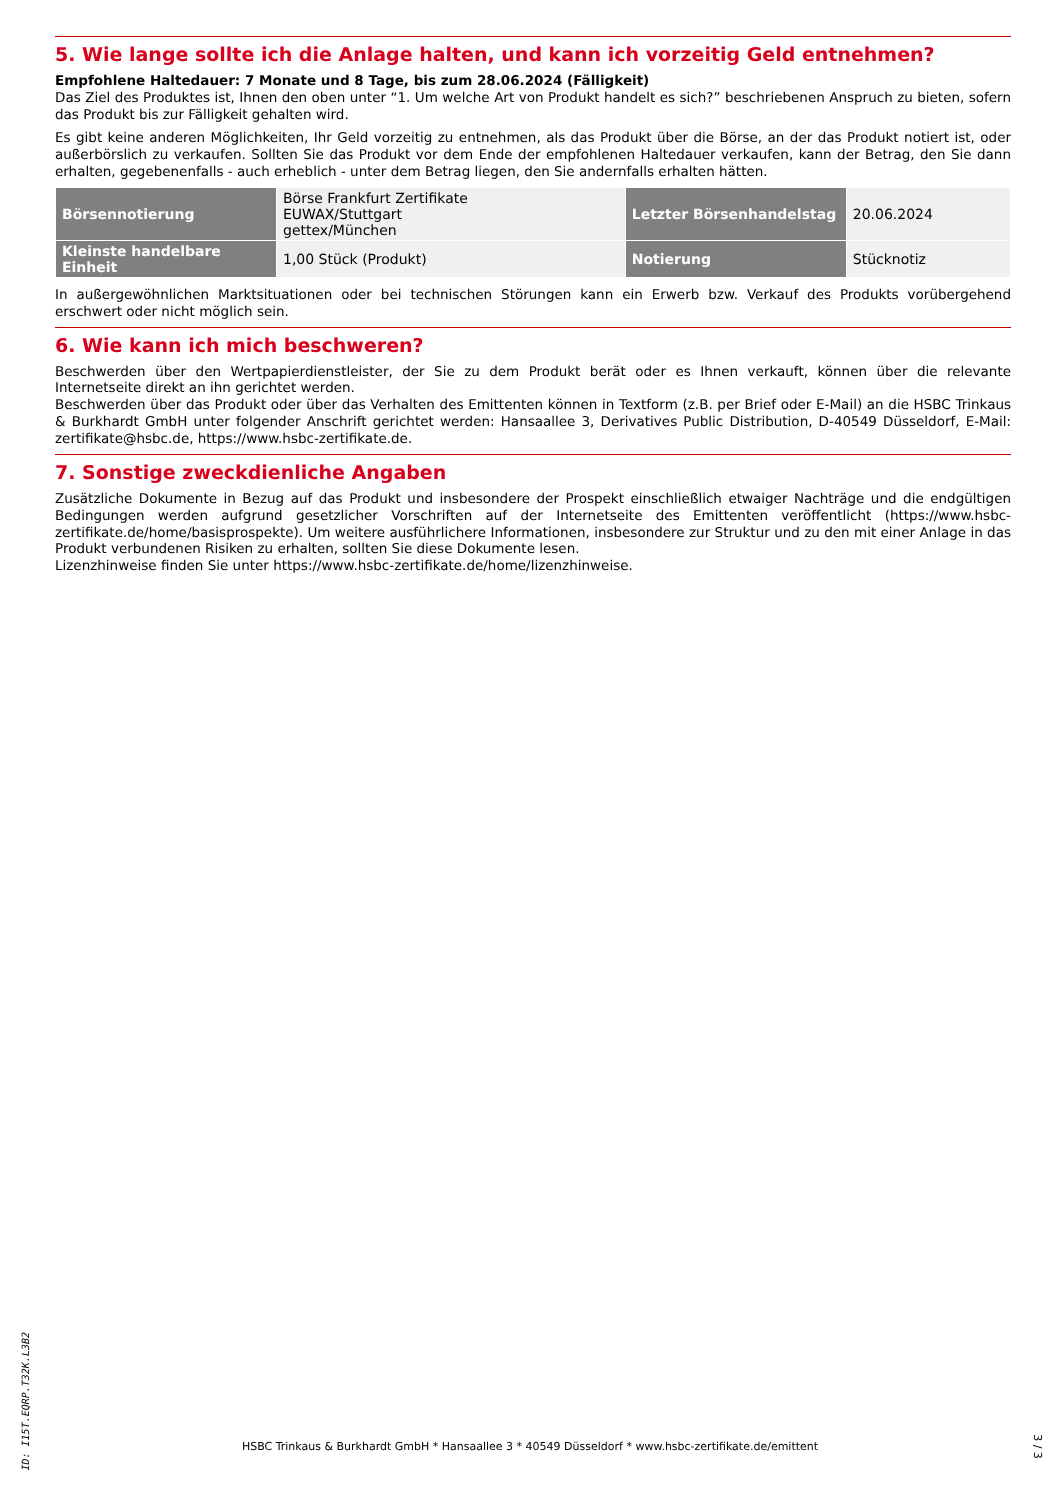5. Wie lange sollte ich die Anlage halten, und kann ich vorzeitig Geld entnehmen?
Empfohlene Haltedauer: 7 Monate und 8 Tage, bis zum 28.06.2024 (Fälligkeit)
Das Ziel des Produktes ist, Ihnen den oben unter “1. Um welche Art von Produkt handelt es sich?” beschriebenen Anspruch zu bieten, sofern das Produkt bis zur Fälligkeit gehalten wird.
Es gibt keine anderen Möglichkeiten, Ihr Geld vorzeitig zu entnehmen, als das Produkt über die Börse, an der das Produkt notiert ist, oder außerbörslich zu verkaufen. Sollten Sie das Produkt vor dem Ende der empfohlenen Haltedauer verkaufen, kann der Betrag, den Sie dann erhalten, gegebenenfalls - auch erheblich - unter dem Betrag liegen, den Sie andernfalls erhalten hätten.
| Börsennotierung | Börse Frankfurt Zertifikate EUWAX/Stuttgart gettex/München | Letzter Börsenhandelstag | 20.06.2024 |
| Kleinste handelbare Einheit | 1,00 Stück (Produkt) | Notierung | Stücknotiz |
In außergewöhnlichen Marktsituationen oder bei technischen Störungen kann ein Erwerb bzw. Verkauf des Produkts vorübergehend erschwert oder nicht möglich sein.
6. Wie kann ich mich beschweren?
Beschwerden über den Wertpapierdienstleister, der Sie zu dem Produkt berät oder es Ihnen verkauft, können über die relevante Internetseite direkt an ihn gerichtet werden.
Beschwerden über das Produkt oder über das Verhalten des Emittenten können in Textform (z.B. per Brief oder E-Mail) an die HSBC Trinkaus & Burkhardt GmbH unter folgender Anschrift gerichtet werden: Hansaallee 3, Derivatives Public Distribution, D-40549 Düsseldorf, E-Mail: zertifikate@hsbc.de, https://www.hsbc-zertifikate.de.
7. Sonstige zweckdienliche Angaben
Zusätzliche Dokumente in Bezug auf das Produkt und insbesondere der Prospekt einschließlich etwaiger Nachträge und die endgültigen Bedingungen werden aufgrund gesetzlicher Vorschriften auf der Internetseite des Emittenten veröffentlicht (https://www.hsbc-zertifikate.de/home/basisprospekte). Um weitere ausführlichere Informationen, insbesondere zur Struktur und zu den mit einer Anlage in das Produkt verbundenen Risiken zu erhalten, sollten Sie diese Dokumente lesen.
Lizenzhinweise finden Sie unter https://www.hsbc-zertifikate.de/home/lizenzhinweise.
ID: I15T.EQRP.T32K.L3B2
HSBC Trinkaus & Burkhardt GmbH * Hansaallee 3 * 40549 Düsseldorf * www.hsbc-zertifikate.de/emittent 3 / 3